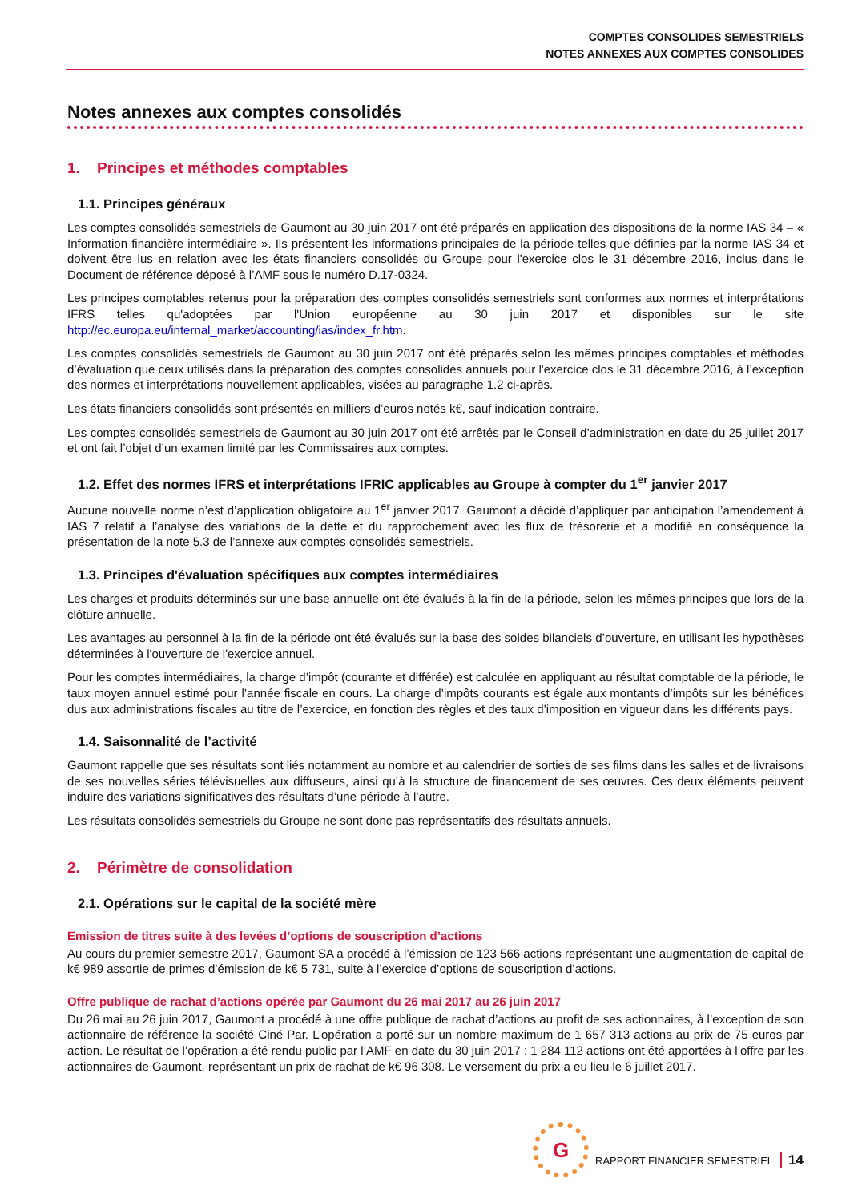COMPTES CONSOLIDES SEMESTRIELS
NOTES ANNEXES AUX COMPTES CONSOLIDES
Notes annexes aux comptes consolidés
1. Principes et méthodes comptables
1.1. Principes généraux
Les comptes consolidés semestriels de Gaumont au 30 juin 2017 ont été préparés en application des dispositions de la norme IAS 34 – « Information financière intermédiaire ». Ils présentent les informations principales de la période telles que définies par la norme IAS 34 et doivent être lus en relation avec les états financiers consolidés du Groupe pour l'exercice clos le 31 décembre 2016, inclus dans le Document de référence déposé à l’AMF sous le numéro D.17-0324.
Les principes comptables retenus pour la préparation des comptes consolidés semestriels sont conformes aux normes et interprétations IFRS telles qu'adoptées par l'Union européenne au 30 juin 2017 et disponibles sur le site http://ec.europa.eu/internal_market/accounting/ias/index_fr.htm.
Les comptes consolidés semestriels de Gaumont au 30 juin 2017 ont été préparés selon les mêmes principes comptables et méthodes d’évaluation que ceux utilisés dans la préparation des comptes consolidés annuels pour l'exercice clos le 31 décembre 2016, à l’exception des normes et interprétations nouvellement applicables, visées au paragraphe 1.2 ci-après.
Les états financiers consolidés sont présentés en milliers d’euros notés k€, sauf indication contraire.
Les comptes consolidés semestriels de Gaumont au 30 juin 2017 ont été arrêtés par le Conseil d’administration en date du 25 juillet 2017 et ont fait l’objet d’un examen limité par les Commissaires aux comptes.
1.2. Effet des normes IFRS et interprétations IFRIC applicables au Groupe à compter du 1<sup>er</sup> janvier 2017
Aucune nouvelle norme n’est d’application obligatoire au 1<sup>er</sup> janvier 2017. Gaumont a décidé d’appliquer par anticipation l’amendement à IAS 7 relatif à l’analyse des variations de la dette et du rapprochement avec les flux de trésorerie et a modifié en conséquence la présentation de la note 5.3 de l’annexe aux comptes consolidés semestriels.
1.3. Principes d'évaluation spécifiques aux comptes intermédiaires
Les charges et produits déterminés sur une base annuelle ont été évalués à la fin de la période, selon les mêmes principes que lors de la clôture annuelle.
Les avantages au personnel à la fin de la période ont été évalués sur la base des soldes bilanciels d’ouverture, en utilisant les hypothèses déterminées à l'ouverture de l'exercice annuel.
Pour les comptes intermédiaires, la charge d’impôt (courante et différée) est calculée en appliquant au résultat comptable de la période, le taux moyen annuel estimé pour l’année fiscale en cours. La charge d’impôts courants est égale aux montants d’impôts sur les bénéfices dus aux administrations fiscales au titre de l’exercice, en fonction des règles et des taux d’imposition en vigueur dans les différents pays.
1.4. Saisonnalité de l’activité
Gaumont rappelle que ses résultats sont liés notamment au nombre et au calendrier de sorties de ses films dans les salles et de livraisons de ses nouvelles séries télévisuelles aux diffuseurs, ainsi qu’à la structure de financement de ses œuvres. Ces deux éléments peuvent induire des variations significatives des résultats d’une période à l’autre.
Les résultats consolidés semestriels du Groupe ne sont donc pas représentatifs des résultats annuels.
2. Périmètre de consolidation
2.1. Opérations sur le capital de la société mère
Emission de titres suite à des levées d’options de souscription d’actions
Au cours du premier semestre 2017, Gaumont SA a procédé à l’émission de 123 566 actions représentant une augmentation de capital de k€ 989 assortie de primes d’émission de k€ 5 731, suite à l’exercice d’options de souscription d’actions.
Offre publique de rachat d’actions opérée par Gaumont du 26 mai 2017 au 26 juin 2017
Du 26 mai au 26 juin 2017, Gaumont a procédé à une offre publique de rachat d’actions au profit de ses actionnaires, à l’exception de son actionnaire de référence la société Ciné Par. L’opération a porté sur un nombre maximum de 1 657 313 actions au prix de 75 euros par action. Le résultat de l’opération a été rendu public par l’AMF en date du 30 juin 2017 : 1 284 112 actions ont été apportées à l’offre par les actionnaires de Gaumont, représentant un prix de rachat de k€ 96 308. Le versement du prix a eu lieu le 6 juillet 2017.
G
RAPPORT FINANCIER SEMESTRIEL 14